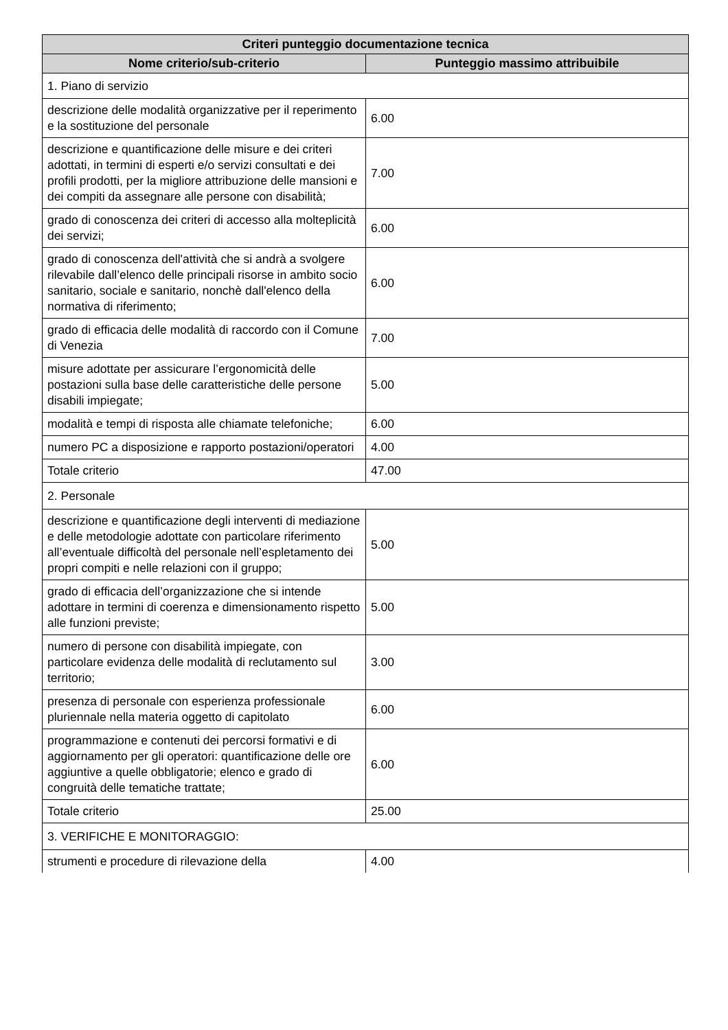| Criteri punteggio documentazione tecnica | |
| --- | --- |
| Nome criterio/sub-criterio | Punteggio massimo attribuibile |
| 1. Piano di servizio | |
| descrizione delle modalità organizzative per il reperimento e la sostituzione del personale | 6.00 |
| descrizione e quantificazione delle misure e dei criteri adottati, in termini di esperti e/o servizi consultati e dei profili prodotti, per la migliore attribuzione delle mansioni e dei compiti da assegnare alle persone con disabilità; | 7.00 |
| grado di conoscenza dei criteri di accesso alla molteplicità dei servizi; | 6.00 |
| grado di conoscenza dell'attività che si andrà a svolgere rilevabile dall’elenco delle principali risorse in ambito socio sanitario, sociale e sanitario, nonchè dall'elenco della normativa di riferimento; | 6.00 |
| grado di efficacia delle modalità di raccordo con il Comune di Venezia | 7.00 |
| misure adottate per assicurare l’ergonomicità delle postazioni sulla base delle caratteristiche delle persone disabili impiegate; | 5.00 |
| modalità e tempi di risposta alle chiamate telefoniche; | 6.00 |
| numero PC a disposizione e rapporto postazioni/operatori | 4.00 |
| Totale criterio | 47.00 |
| 2. Personale | |
| descrizione e quantificazione degli interventi di mediazione e delle metodologie adottate con particolare riferimento all’eventuale difficoltà del personale nell’espletamento dei propri compiti e nelle relazioni con il gruppo; | 5.00 |
| grado di efficacia dell’organizzazione che si intende adottare in termini di coerenza e dimensionamento rispetto alle funzioni previste; | 5.00 |
| numero di persone con disabilità impiegate, con particolare evidenza delle modalità di reclutamento sul territorio; | 3.00 |
| presenza di personale con esperienza professionale pluriennale nella materia oggetto di capitolato | 6.00 |
| programmazione e contenuti dei percorsi formativi e di aggiornamento per gli operatori: quantificazione delle ore aggiuntive a quelle obbligatorie; elenco e grado di congruità delle tematiche trattate; | 6.00 |
| Totale criterio | 25.00 |
| 3. VERIFICHE E MONITORAGGIO: | |
| strumenti e procedure di rilevazione della | 4.00 |